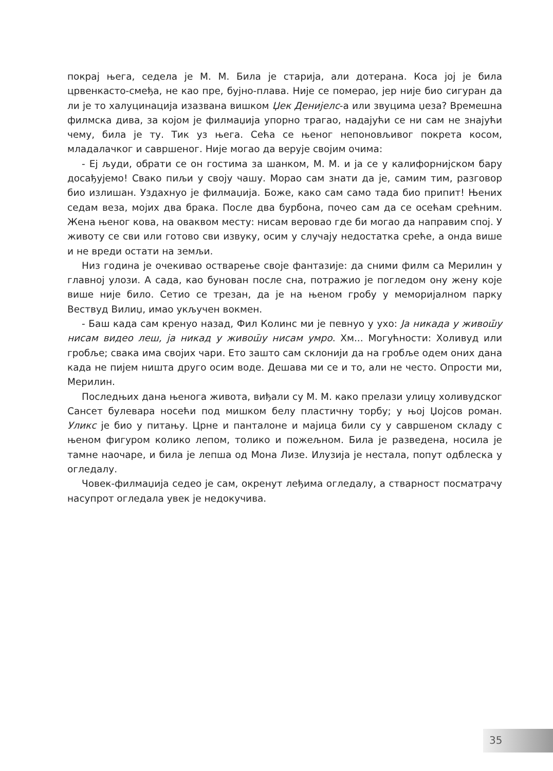покрај њега, седела је М. М. Била је старија, али дотерана. Коса јој је била црвенкасто-смеђа, не као пре, бујно-плава. Није се померао, јер није био сигуран да ли је то халуцинација изазвана вишком Џек Денијелс-а или звуцима џеза? Времешна филмска дива, за којом је филмаџија упорно трагао, надајући се ни сам не знајући чему, била је ту. Тик уз њега. Сећа се њеног непоновљивог покрета косом, младалачког и савршеног. Није могао да верује својим очима:
- Еј људи, обрати се он гостима за шанком, М. М. и ја се у калифорнијском бару досађујемо! Свако пиљи у своју чашу. Морао сам знати да је, самим тим, разговор био излишан. Уздахнуо је филмаџија. Боже, како сам само тада био припит! Њених седам веза, мојих два брака. После два бурбона, почео сам да се осећам срећним. Жена њеног кова, на оваквом месту: нисам веровао где би могао да направим спој. У животу се сви или готово сви извуку, осим у случају недостатка среће, а онда више и не вреди остати на земљи.
Низ година је очекивао остварење своје фантазије: да сними филм са Мерилин у главној улози. А сада, као бунован после сна, потражио је погледом ону жену које више није било. Сетио се трезан, да је на њеном гробу у меморијалном парку Вествуд Вилиџ, имао укључен вокмен.
- Баш када сам кренуо назад, Фил Колинс ми је певнуо у ухо: Ја никада у живош̄у нисам видео леш, ја никад у живош̄у нисам умро. Хм... Могућности: Холивуд или гробље; свака има својих чари. Ето зашто сам склонији да на гробље одем оних дана када не пијем ништа друго осим воде. Дешава ми се и то, али не често. Опрости ми, Мерилин.
Последњих дана њенога живота, виђали су М. М. како прелази улицу холивудског Сансет булевара носећи под мишком белу пластичну торбу; у њој Џојсов роман. Уликс је био у питању. Црне и панталоне и мајица били су у савршеном складу с њеном фигуром колико лепом, толико и пожељном. Била је разведена, носила је тамне наочаре, и била је лепша од Мона Лизе. Илузија је нестала, попут одблеска у огледалу.
Човек-филмаџија седео је сам, окренут леђима огледалу, а стварност посматрачу насупрот огледала увек је недокучива.
35